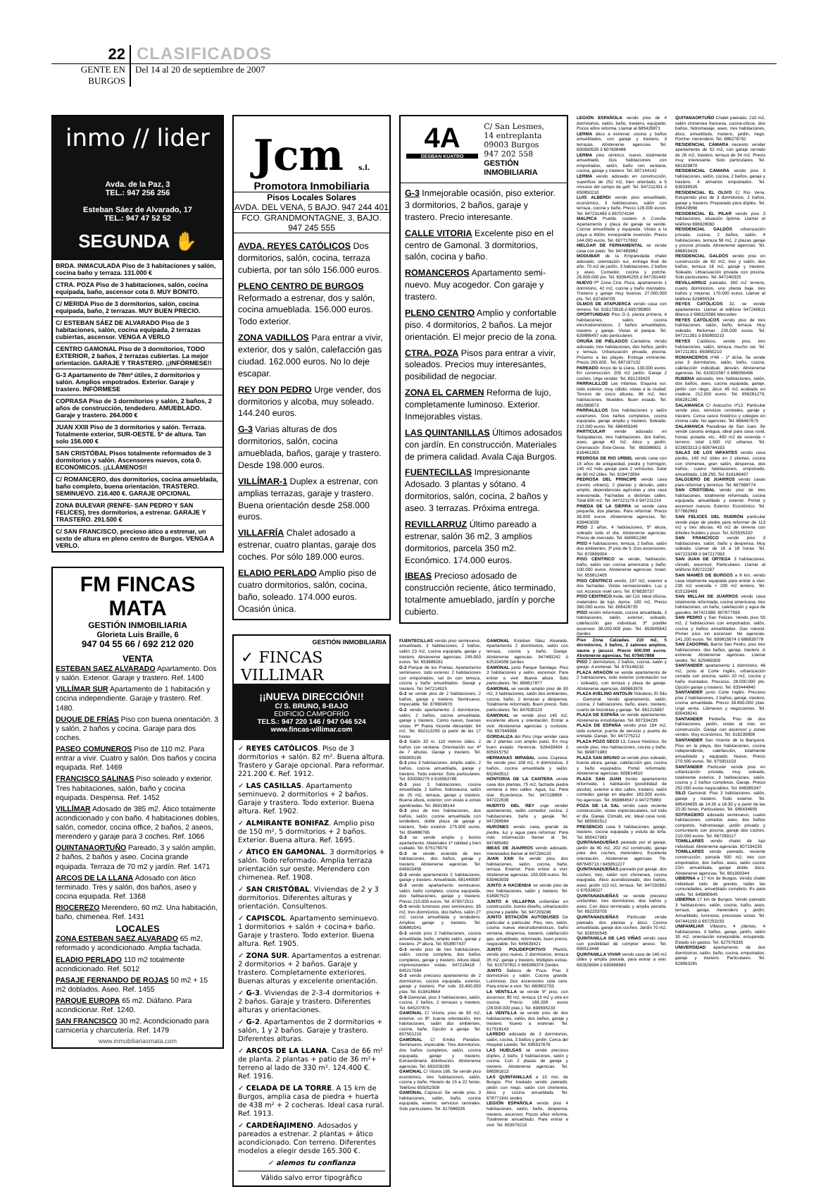22 CLASIFICADOS
GENTE EN BURGOS Del 14 al 20 de septiembre de 2007
inmo // lider
Avda. de la Paz, 3
TEL.: 947 256 256
Esteban Sáez de Alvarado, 17
TEL.: 947 47 52 52
SEGUNDA ✋
BRDA. INMACULADA Piso de 3 habitaciones y salón, cocina baño y terraza. 131.000 €
CTRA. POZA Piso de 3 habitaciones, salón, cocina equipada, baño, ascensor cota 0. MUY BONITO.
C/ MERIDA Piso de 3 dormitorios, salón, cocina equipada, baño, 2 terrazas. MUY BUEN PRECIO.
C/ ESTEBAN SÁEZ DE ALVARADO Piso de 3 habitaciones, salón, cocina equipada, 2 terrazas cubiertas, ascensor. VENGA A VERLO
CENTRO GAMONAL Piso de 3 dormitorios, TODO EXTERIOR, 2 baños, 2 terrazas cubiertas. La mejor orientación. GARAJE Y TRASTERO. ¡¡INFÓRMESE!!
G-3 Apartamento de 78m² útiles, 2 dormitorios y salón. Amplios empotrados. Exterior. Garaje y trastero. INFÓRMESE
COPRASA Piso de 3 dormitorios y salón, 2 baños, 2 años de construcción, tendedero. AMUEBLADO. Garaje y trastero. 264.000 €
JUAN XXIII Piso de 3 dormitorios y salón. Terraza. Totalmente exterior, SUR-OESTE. 5ª de altura. Tan solo 156.000 €
SAN CRISTÓBAL Pisos totalmente reformados de 3 dormitorios y salón. Ascensores nuevos, cota 0. ECONÓMICOS. ¡¡LLÁMENOS!!
C/ ROMANCERO, dos dormitorios, cocina amueblada, baño completo, buena orientación. TRASTERO. SEMINUEVO. 216.400 €. GARAJE OPCIONAL
ZONA BULEVAR (RENFE- SAN PEDRO Y SAN FELICES), tres dormitorios, a estrenar. GARAJE Y TRASTERO. 291.500 €
C/ SAN FRANCISCO, precioso ático a estrenar, un sexto de altura en pleno centro de Burgos. VENGA A VERLO.
FM FINCAS MATA
GESTIÓN INMOBILIARIA
Glorieta Luis Braille, 6
947 04 55 66 / 692 212 020
VENTA
ESTEBAN SAEZ ALVARADO Apartamento. Dos y salón. Exterior. Garaje y trastero. Ref. 1400
VILLÍMAR SUR Apartamento de 1 habitación y cocina independiente. Garaje y trastero. Ref. 1480.
DUQUE DE FRÍAS Piso con buena orientación. 3 y salón, 2 baños y cocina. Garaje para dos coches.
PASEO COMUNEROS Piso de 110 m2. Para entrar a vivir. Cuatro y salón. Dos baños y cocina equipada. Ref. 1469
FRANCISCO SALINAS Piso soleado y exterior. Tres habitaciones, salón, baño y cocina equipada. Despensa. Ref. 1452
VILLÍMAR Adosado de 385 m2. Ático totalmente acondicionado y con baño. 4 habitaciones dobles, salón, comedor, cocina office, 2 baños, 2 aseos, merendero y garaje para 3 coches. Ref. 1066
QUINTANAORTUÑO Pareado, 3 y salón amplio, 2 baños, 2 baños y aseo. Cocina grande equipada. Terraza de 70 m2 y jardín. Ref. 1471
ARCOS DE LA LLANA Adosado con ático terminado. Tres y salón, dos baños, aseo y cocina equipada. Ref. 1368
RIOCEREZO Merendero, 60 m2. Una habitación, baño, chimenea. Ref. 1431
LOCALES
ZONA ESTEBAN SAEZ ALVARADO 65 m2, reformado y acondicionado. Amplia fachada.
ELADIO PERLADO 110 m2 totalmente acondicionado. Ref. 5012
PASAJE FERNANDO DE ROJAS 50 m2 + 15 m2 doblados. Aseo. Ref. 1455
PARQUE EUROPA 65 m2. Diáfano. Para acondicionar. Ref. 1240.
SAN FRANCISCO 30 m2. Acondicionado para carnicería y charcutería. Ref. 1479
www.inmobiliariasmata.com
Jcm s.l.
Promotora Inmobiliaria
Pisos Locales Solares
AVDA. DEL VENA, 5 BAJO. 947 244 401
FCO. GRANDMONTAGNE, 3, BAJO. 947 245 555
AVDA. REYES CATÓLICOS Dos dormitorios, salón, cocina, terraza cubierta, por tan sólo 156.000 euros.
PLENO CENTRO DE BURGOS Reformado a estrenar, dos y salón, cocina amueblada. 156.000 euros. Todo exterior.
ZONA VADILLOS Para entrar a vivir, exterior, dos y salón, calefacción gas ciudad. 162.000 euros. No lo deje escapar.
REY DON PEDRO Urge vender, dos dormitorios y alcoba, muy soleado. 144.240 euros.
G-3 Varias alturas de dos dormitorios, salón, cocina amueblada, baños, garaje y trastero. Desde 198.000 euros.
VILLÍMAR-1 Duplex a estrenar, con amplias terrazas, garaje y trastero. Buena orientación desde 258.000 euros.
VILLAFRÍA Chalet adosado a estrenar, cuatro plantas, garaje dos coches. Por sólo 189.000 euros.
ELADIO PERLADO Amplio piso de cuatro dormitorios, salón, cocina, baño, soleado. 174.000 euros. Ocasión única.
GESTIÓN INMOBILIARIA
✓ FINCAS
VILLIMAR
¡¡NUEVA DIRECCIÓN!!
C/ S. BRUNO, 8-BAJO
EDIFICIO CAMPOFRÍO
TELS.: 947 220 146 / 947 046 524
www.fincas-villimar.com
✓ REYES CATÓLICOS. Piso de 3 dormitorios + salón. 82 m². Buena altura. Trastero y Garaje opcional. Para reformar. 221.200 €. Ref. 1912.
✓ LAS CASILLAS. Apartamento seminuevo. 2 dormitorios + 2 baños. Garaje y trastero. Todo exterior. Buena altura. Ref. 1902.
✓ ALMIRANTE BONIFAZ. Amplio piso de 150 m², 5 dormitorios + 2 baños. Exterior. Buena altura. Ref. 1695.
✓ ÁTICO EN GAMONAL. 3 dormitorios + salón. Todo reformado. Amplia terraza orientación sur oeste. Merendero con chimenea. Ref. 1908.
✓ SAN CRISTÓBAL. Viviendas de 2 y 3 dormitorios. Diferentes alturas y orientación. Consultenos.
✓ CAPISCOL. Apartamento seminuevo. 1 dormitorios + salón + cocina+ baño. Garaje y trastero. Todo exterior. Buena altura. Ref. 1905.
✓ ZONA SUR. Apartamentos a estrenar. 2 dormitorios + 2 baños. Garaje y trastero. Completamente exteriores. Buenas alturas y excelente orientación.
✓ G-3. Viviendas de 2-3-4 dormitorios + 2 baños. Garaje y trastero. Diferentes alturas y orientaciones.
✓ G-2. Apartamentos de 2 dormitorios + salón, 1 y 2 baños. Garaje y trastero. Diferentes alturas.
✓ ARCOS DE LA LLANA. Casa de 66 m² de planta. 2 plantas + patio de 36 m²+ terreno al lado de 330 m². 124.400 €. Ref. 1916.
✓ CELADA DE LA TORRE. A 15 km de Burgos, amplia casa de piedra + huerta de 438 m² + 2 cocheras. Ideal casa rural. Ref. 1913.
✓ CARDEÑAJIMENO. Adosados y pareados a estrenar. 2 plantas + ático acondicionado. Con terreno. Diferentes modelos a elegir desde 165.300 €.
✓ alemos tu confianza
Válido salvo error tipográfico
4A
DESBAN KUATRO
C/ San Lesmes,
14 entreplanta
09003 Burgos
947 202 558
GESTIÓN INMOBILIARIA
G-3 Inmejorable ocasión, piso exterior. 3 dormitorios, 2 baños, garaje y trastero. Precio interesante.
CALLE VITORIA Excelente piso en el centro de Gamonal. 3 dormitorios, salón, cocina y baño.
ROMANCEROS Apartamento semi-nuevo. Muy acogedor. Con garaje y trastero.
PLENO CENTRO Amplio y confortable piso. 4 dormitorios, 2 baños. La mejor orientación. El mejor precio de la zona.
CTRA. POZA Pisos para entrar a vivir, soleados. Precios muy interesantes, posibilidad de negociar.
ZONA EL CARMEN Reforma de lujo, completamente luminoso. Exterior. Inmejorables vistas.
LAS QUINTANILLAS Últimos adosados con jardín. En construcción. Materiales de primera calidad. Avala Caja Burgos.
FUENTECILLAS Impresionante Adosado. 3 plantas y sótano. 4 dormitorios, salón, cocina, 2 baños y aseo. 3 terrazas. Próxima entrega.
REVILLARRUZ Último pareado a estrenar, salón 36 m2, 3 amplios dormitorios, parcela 350 m2. Económico. 174.000 euros.
IBEAS Precioso adosado de construcción reciente, ático terminado, totalmente amueblado, jardín y porche cubierto.
FUENTECILLAS vendo piso seminuevo, amueblado, 3 habitaciones, 2 baños, salón 23 m2, cocina equipada, garaje y trastero. Abstenerse agencias. 245.000 euros. Tel. 653688261
G-2 Parque de los Poetas. Apartamento seminuevo, todo exterior, 2 habitaciones con empotrados, sal ón con terraza, cocina y baño amueblados. Garaje y trastero. Tel. 947214915
G-2 se vende piso de 2 habitaciones, 2 baños, garaje y trastero. Seminuevo. Impecable. Tel. 678604970
G-2 vendo apartamento 2 dormitorios, salón, 2 baños, cocina amueblada, garaje y trastero. Como nuevo, buenas vistas. Pº Poeta Vicente Alexander. 64 m2. Tel. 692113250 (a partir de las 17 horas
G-3 Salón 30 m. 110 metros útiles. 2 baños con ventana. Orientación sur. 4º de 7 alturas. Garaje y trastero. Tel. 659905195
G-3 piso 3 habitaciones, amplio salón, 2 baños, cocina amueblada, garaje y trastero. Todo exterior. Solo particulares. Tel. 630099275 ó 616563786
G-3 piso 3 habitaciones, cocina amueblada, 2 baños, hidrosauna, salón de 25 m2, terraza, garaje y trastero. Buena altura, exterior, con vistas a zonas ajardinadas. Tel. 669198144
G-3 piso de tres habitaciones, dos baños, salón, cocina amueblada con tendedero, doble plaza de garaje y trastero. Todo exterior. 275.000 euros. Tel. 654886766
G-3 se vende amplio y bonito apartamento. Materiales 1ª calidad y bien cuidado. Tel. 675176079
G-3 se vende vivienda de tres habitaciones, dos baños, garaje y trastero. Abstenerse agencias. Tel. 649920456
G-3 vendo apartamento 2 habitaciones, garaje y trastero. Amueblado. 661440087
G-3 vendo apartamento seminuevo, salón, baño completo, cocina equipada, dos habitaciones, garaje y trastero. Precio 210.000 euros. Tel. 679572511
G-3 vendo luminoso piso seminuevo, 95 m2, tres dormitorios, dos baños, salón 27 m2, cocina amueblada y tendedero. Amplios garaje y trastero. Tel. 606882041
G-3 vendo piso 2 habitaciones, cocina amueblada, baño, amplio salón, garaje y trastero. 2ª altura. Tel. 653807437
G-3 vendo piso de tres habitaciones, salón, cocina completa, dos baños completos, garaje y trastero. Altura ideal, impresionantes vistas. 947218418 / 645217094
G-3 vendo precioso apartamento de 2 dormitorios, cocina equipada, exterior, garaje y trastero. Por solo 33.400.000 ptas. Tel. 619418664
G-9 Gamonal, piso 3 habitaciones, salón, cocina, 2 baños, 2 terrazas y trastero. Tel. 645207876
GAMONAL C/ Vitoria, piso de 95 m2, exterior, un 8º, buena orientación, tres habitaciones, salón dos ambientes, cocina, baño. Opción a garaje. Tel. 607501210
GAMONAL C/ Emilio Parados. Seminuevo, impecable. Tres dormitorios, dos baños completos, salón, cocina equipada, garaje y trastero. Extraordinaria distribución. Abstenerse agencias. Tel. 693209295
GAMONAL C/ Vitoria 166. Se vende piso económico, tres habitaciones, salón, cocina y baño. Horario de 15 a 22 horas. Teléfono 655052508
GAMONAL Capiscol. Se vende piso, 3 habitaciones, salón, baño, cocina equipada, exterior, servicios centrales. Solo particulares. Tel. 617686035
GAMONAL Esteban Sáez Alvarado. Apartamento 2 dormitorios, salón con terraza, cocina y baño. Garaje. Abstenerse agencias. 947483242 ó 625104356 (tardes
GAMONAL junto Parque Santiago. Piso 3 habitaciones y salón, ascensor. Para entrar a vivir. Buena altura. Solo particulares. Tel. 666617877
GAMONAL se vende amplio piso de 90 m2, 3 habitaciones, salón dos ambientes, cocina, baño, 2 terrazas y despensa. Totalmente reformado. Buen precio. Solo particulares. Tel. 647630120
GAMONAL se vende piso 140 m2, excelente altura y orientación. Entrar a vivir. Abstenerse agencias y curiosos. Tel. 657949996
GORDALIZA del Pino Urge vender casa de 2 plantas con amplio patio. En muy buen estado. Herencia. 626439404 ó 605915752
HERMANAS MIRABAL zona Coprasa. Se vende piso 108 m2, 4 dormitorios, 3 baños, cocina amueblada y salón. 652843512
HONTORIA DE LA CANTERA vende casa dos plantas, 75 m2, fachada piedra ventana a tres calles. Agua, luz. Para tirar. Económica. Tel. 947228858 - 947222636
HUERTO DEL REY urge vender apartamento, salón comedor, cocina, 2 habitaciones, baño y garaje. Tel. 947268584
HURONES vendo casa, grande de piedra, luz y agua para reformar. Para más información llamar al Tel. 947485482
IBEAS DE JUARROS vendo adosado. Interesados llamar al 947294120
JUAN XXIII Se vende piso, dos habitaciones, salón, cocina, baño, terraza. Exterior. Para entrar a vivir. Abstenerse agencias. 150.000 euros. Tel. 639463009
JUNTO A HACIENDA se vende piso de tres habitaciones, salón y trastero. Tel. 618907523
JUNTO A VILLAFRÍA unifamiliar en construcción, bonito diseño, urbanización piscina y paddle. Tel. 947209296
JUNTO ESTACIÓN AUTOBUSES De particular a particular. Piso, tres, salón, cocina nueva electrodomésticos, baño ventana, despensa, trastero, calefacción gas, amueblado, reformado, buen precio, negociable. Tel. 645639421
JUNTO POLIDEPORTIVO Plantío, vendo piso nuevo, 2 dormitorios, terraza 35 m2, garaje y trastero. Múltiples extras. Tel. 615797811 ó 666389374 (tardes
JUNTO Sabeco de Poza. Piso 3 dormitorios y salón. Cocina grande. Luminoso. Dos ascensores cota cero. Para entrar a vivir. Tel. 660802793
LA VENTILLA se vende 5º piso, con ascensor, 80 m2, terraza 15 m2 y otra en cocina. Precio 168.208 euros (28.000.000 ptas.). Tel. 699595233
LA VENTILLA se vende piso de dos habitaciones, salón, dos baños, garaje y trastero. Nuevo a estrenar. Tel. 617518143
LAREDO adosado de 3 dormitorios, salón, cocina, 3 baños y jardín. Cerca del Hospital Laredo. Tel. 695537676
LAS HUELGAS se vende precioso dúplex, 2 baño, 3 habitaciones, salón y cocina. Con 2 plazas de garaje y trastero. Abstenerse agencias. Tel. 686581613
LAS QUINTANILLAS a 10 min. de Burgos. Por traslado vendo pareado, jardín con riego, salón con chimenea, ático y cocina amueblada. Tel. 678771941 tardes
LEGIÓN ESPAÑOLA vendo piso 4 habitaciones, salón, baño, despensa, trastero, ascensor. Pocos años reforma. Totalmente amueblado. Para entrar a vivir. Tel. 653979210
LEGIÓN ESPAÑOLA vendo piso de 4 dormitorios, salón, baño, trastero, equipado. Pocos años reforma. Llamar al 685426871
LERMA ático a estrenar, cocina y baños amueblados, con garaje y trastero, 3 terrazas. Abstenerse agencias. Tel. 600690535 ó 607606486
LERMA piso céntrico, nuevo, totalmente amueblado. Dos habitaciones con empotrados, salón, baño con ventana, cocina, garaje y trastero. Tel. 607144142
LERMA vendo adosado en construcción, superficie de 252 m2, bien orientado, a 5 minutos del campo de golf. Tel. 947211391 ó 650850210
LUIS ALBERDI vendo piso amueblado, económico, 3 habitaciones, salón con terraza, cocina y baño. Precio 126.000 euros. Tel. 947231460 ó 667074194
MALPICA Pueblo costero A Coruña. Apartamento y plaza de garaje se vende. Cocina amueblada y equipada. Vistas a la playa a 400m. Inmejorable inversión. Precio 144.000 euros. Tel. 607717692
MELGAR DE FERNAMENTAL se vende casa con patio. Tel. 947483982
MODUBAR de la Emparedada chalet adosado, orientación sur, entrega final de año. 70 m2 de jardín, 3 habitaciones, 2 baños y aseo. Comedor, cocina y porche. 26.000.000 pts. Tel. 630645255 ó 947261443
NUEVO Pº Zona Ctra. Poza, apartamento 1 dormitorio, 42 m2, cocina y baño montados. Trastero y garaje muy buenos. 27.000.000 pts. Tel. 637494705
OLMOS DE ATAPUERCA vendo casa con terreno. Tel. 616170516 ó 695785850
OPORTUNIDAD Piso G-3, planta primera, 4 habitaciones, salón, cocina electrodomésticos, 2 baños amueblados, trastero y garaje. Vistas al parque. Tel. 639886457 solo particulares
ORUÑA DE PIÉLAGOS Cantabria. Vendo adosado, tres habitaciones, dos baños, jardín y terraza. Urbanización privada, piscina. Próximo a las playas. Entrega inminente. Precio 265.000 . Tel. 687167102
PAREADO Arcos de la Llana. 130.000 euros. En construcción. 200 m2 jardín. Garaje 2 coches. Urge vender. Tel. 691239420
PARRALILLOS Las Infantas. Esquina sur, todo exterior, muy cálido, vistas a la ciudad. Tercero de cinco alturas, 96 m2, tres habitaciones. Muebles. Buen estado. Tel. 661580673
PARRALILLOS Dos habitaciones y salón exteriores. Dos baños completos, cocina equipada, garaje amplio y trastero. Soleado. 210.000 euros. Tel. 686459345
PARTICULAR vende adosado en Sotopalacios, tres habitaciones, dos baños, aseo, garaje 40 m2. Ático y jardín. Orientación Este-Oeste. Tel. 669386831 ó 616461363
PEDROSA DE RIO URBEL vendo casa con 15 años de antigüedad, piedra y hormigón, 140 m2 más garaje para 2 vehículos. Solar de 90 m2 útiles. Tel. 619473094
PEDROSA DEL PRINCIPE vendo casa (centro urbano), 2 plantas y desván, patio amplio, dependencias agrícolas y otra casa anexionada. Fachadas a distintas calles. Total 600 m2. Tel. 947221179 ó 947211214
PINEDA DE LA SIERRA se vende casa pequeña, dos plantas. Para reformar. Precio 36.000 euros. Abstenerse agencias. Tel. 639463009
PISO 2 años, 4 habitaciones, 5º altura, soleado todo el día. Abstenerse agencias. Precio de mercado. Tel. 690801280
PISO 4 habitaciones, terraza, 2 baños, salón dos ambientes. 3º piso de 5. Dos ascensores. Tel. 670869004
PISO CÉNTRICO se vende, habitación, baño, salón con cocina americana y baño. 100.000 euros. Abstenerse agencias. Israel. Tel. 655812405
PISO CÉNTRICO vendo, 197 m2, exterior a dos fachadas. Vistas sensacionales. Luz y sol. Accesos nivel cero. Tel. 676635737
PISO CÉNTRICO Avda. del Cid. Ideal oficina, materiales de lujo. Aprox. 100 m2. Precio 360.000 euros. Tel. 606428735
PISO recién reformado, cocina amueblada, 3 habitaciones, salón, exterior, soleado, calefacción gas individual. 3º posible ascensor. 38.000.000 ptas. Tel. 653545642 (tardes
Piso Zona Calzadas. 210 m2, 5 dormitorios, 3 baños, 2 salones amplios, sauna y jacuzzi. Precio 600.000 euros. Abstenerse agencias. Tel. 679457868
PISO 2 dormitorios, 2 baños, cocina, salón y garaje. A estrenar. Tel. 679148232
PLAZA ARAGÓN se vende apartamento de 2 habitaciones, todo exterior (orientación sur - soleado), con terraza y plaza de garaje. Abstenerse agencias. 699663976
PLAZA AVELINO ANTOLÍN Toledano, El Silo - Gamonal. Vendo apartamento, salón, cocina, 2 habitaciones, baño, aseo, trastero, cuarto de bicicletas y garaje. Tel. 661215667
PLAZA DE ESPAÑA se vende apartamento. Abstenerse inmobiliarias. Tel. 607334235
PLAZA DE ESPAÑA vendo piso 154 m2, todo exterior, puerta de servicio y puerta de entrada. Garaje. Tel. 947275212
PLAZA POZO SECO 13, Casco Histórico. Se vende piso, tres habitaciones, cocina y baño. Tel. 699871983
PLAZA SAN BRUNO se vende piso soleado, buena altura, garaje, calefacción gas, cocina y baño equipados. Portal reformado. Abstenerse agencias. 609614610
PLAZA SAN JUAN bonito apartamento reformado, 1 habitación (posibilidad de alcoba), exterior a dos calles, trastero, salón comedor, garaje en alquiler. 183.000 euros. No agencias. Tel. 669884547 ó 947275883
POZA DE LA SAL vendo casa reciente construcción, vistas espectaculares, sol todo el día. Garaje. Climalit, etc. Ideal casa rural. Tel. 665991512
PRESENCIO casa 5 habitaciones, garaje, trastero, cocina equipada y estufa de leña. Tel. 695417983
QUINTANADUEÑAS pareado por el garaje, jardín de 80 m2, 202 m2 construido, garaje para dos coches, merendero. Excelente orientación. Abstenerse agencias. Tfe. 687645713 / 645951227
QUINTANADUEÑAS pareado por garaje, dos coches, tres, salón con chimenea, cocina equipada. Ático acondicionado, dos baños, aseo. jardín 110 m2, terraza. Tel. 947292652 ó 676336027
QUINTANADUEÑAS se vende precioso unifamiliar, tres dormitorios, dos baños y aseo. Con ático terminado y amplia parcela. Tel. 692203705
QUINTANADUEÑAS Particular vende pareado, dos plantas y ático. Cocina amueblada, garaje dos coches. Jardín 70 m2. Tel. 626550545
QUINTANILLA DE LAS VIÑAS vendo casa con posibilidad de comprar anexo. Tel. 695513448
QUINTANILLA VIVAR vendo casa de 140 m2 útiles y amplia parcela, para entrar a vivir. 692626994 ó 630966683
QUITANAORTUÑO Chalet pareado, 210 m2, salón chimenea francesa, cocina-oficce, dos baños, hidromasaje, aseo, tres habitaciones, ático, amueblado, trastero, jardín, riego. Porche- merendero. Tel. 686276792
RESIDENCIAL CÁMARA necesito vender apartamento de 52 m2, con garaje cerrado de 26 m2, trastero, terraza de 34 m2. Precio muy interesante. Solo particulares. Tel. 661929870
RESIDENCIAL CÁMARA vendo piso 3 habitaciones, salón, cocina, 2 baños, garaje y trastero. 4 armarios empotrados. Tel. 639336535
RESIDENCIAL EL OLIVO C/ Río Vena. Estupendo piso de 3 dormitorios, 2 baños, garaje y trastero. Preparado para dúplex. Tel. 656429566
RESIDENCIAL EL PILAR vendo piso 3 habitaciones, situación óptima. Llamar al teléfono 696928060
RESIDENCIAL GALDÓS urbanización privada, cocina, 2 baños, salón, 4 habitaciones, terraza 56 m2, 2 plazas garaje y piscina privada. Abstenerse agencias. Tel. 686819429
RESIDENCIAL GALDÓS vendo piso en construcción de 82 m2, tres y salón, dos baños, terraza 16 m2, garaje y trastero. Soleado. Urbanización privada con piscina. Solo particulares. Tel. 947240325
REVILLARRUZ pareado, 350 m2 terreno, cuatro dormitorios, uno planta baja, tres baños y mejoras. 170.000 euros. Llamar al teléfono 629855534
REYES CATÓLICOS 32, se vende apartamento. Llamar al teléfono 947240611 Blanca ó 686320566 Mercedes
REYES CATÓLICOS vendo piso de tres habitaciones, salón, baño, terraza. Muy soleado. Reformar. 230.000 euros. Tel. 947211391 ó 650850210
REYES Católicos, vendo piso, tres habitaciones, salón, terraza, mucho sol. Tel. 947211391. 650850210
ROMANCEROS nº46 - 1º dcha. Se vende piso 3 dormitorios, salón, baño, cocina, calefacción individual, desván. Abstenerse agencias. Tel. 610021567 ó 686556496
RUBENA adosado, tres habitaciones, salón, dos baños, aseo, cocina equipada, garaje, jardín con riego, ático 45 m2 acabado en madera. 212.000 euros. Tel. 656281279, 656281280
SALAMANCA C/ Aracucho nº12. Particular vende piso, servicios centrales, garaje y trastero. Cerca casco histórico y colegios en misma calle. No agencias. Tel. 666467675
SALAMANCA Paradinas de San Juan. Se vende casona antigua, ideal para casa rural, hostal, posada, etc.. 400 m2 de vivienda + terreno, total 1.500 m2 urbanos. Tel. 923603313 ó 606784193
SALAS DE LOS INFANTES vendo casa piedra, 140 m2 útiles en 2 plantas, cocina con chimenea, gran salón, despensa, dos baños, cuatro habitaciones, empotrado, amueblado. 138.250. Tel. 616180407
SALGÜERO DE JUARROS vendo casas para reformar y terrenos. Tel. 667568774
SAN CRISTOBAL vendo piso de tres habitaciones, totalmente reformado, cocina equipada, amueblado y exterior. Portal y ascensor nuevos. Exterior. Económico. Tel. 677662863
SAN FELICES DEL RUDRÓN particular vende pajar de piedra para reformar de 113 m2 y tres alturas, 45 m2 de terrena con árboles frutales y pozo. Tel. 625535320
SAN FRANCISCO vendo piso 3 habitaciones, salón, baño y despensa. Muy soleado. Llamar de 16 a 18 horas. Tel. 947223288 ó 947217093
SAN JUAN DE ORTEGA 3 habitaciones, climalit, ascensor. Particulares. Llamar al teléfono 630722267
SAN MAMÉS DE BURGOS a 8 km, vendo casa totalmente equipada para entrar a vivir. 235 m2 vivienda + 200 m2 terreno. Tel. 615139466
SAN MILLÁN DE JUARROS vendo casa totalmente reformada, cocina americana, tres habitaciones, un baño, calefacción y agua de gasoleo. 947421586. 607677595
SAN PEDRO y San Felices. Vendo piso 55 m2, 2 habitaciones con empotrados, salón, cocina y baños amueblados. Gas natural. Primer piso sin ascensor. No agencias. 141.200 euros. Tel. 699815674 ó 686839778
SAN ZADORNIL Barrio San Pedro, piso tres habitaciones, dos baños, garaje, trastero. A estrenar. Abstenerse agencias. Llamar tardes. Tel. 625469309
SANTANDER apartamento 1 dormitorio, 46 m2, junto al Corte Inglés, urbanización cerrada con piscina, salón 20 m2, cocina y baño montados. Precioso. 28.000.000 pts. Opción garaje y trastero. Tel. 635444840
SANTANDER junto Corte Inglés. Precioso piso 2 habitaciones, 2 baños, garaje, trastero, cocina amueblada. Precio 39.800.000 ptas. Urge venta. Llámanos y negociamos. Tel. 600438241
SANTANDER Pedreña. Piso de dos habitaciones, jardín, vistas al mar, en construcción. Garaje con ascensor y zonas verdes. Muy económico. Tel. 616235808
SANTANDER San Vicente de la Barquera. Piso en la playa, dos habitaciones, cocina independiente, calefacción, totalmente amueblado y equipado. Nuevo. Precio 270.500 euros. Tel. 675951103
SANTANDER Particular vende piso en urbanización privada, muy soleado, totalmente exterior, 3 habitaciones, salón, cocina y 2 baños completos. Garaje. Precio 252.000 euros negociables. Tel. 646365347
SILO Gamonal. Piso 3 habitaciones, salón, garaje y trastero. Todo exterior. Tel. 685434655 de 14:30 a 16:30 y a partir de las 20:30 horas. Particulares. Tel. 685434655
SOTRAGERO adosado seminuevo, cuatro habitaciones, comedor, aseo, dos baños competos, hidromasaje, jardín privado y comunitario con piscina, garaje dos coches. 210.000 euros. Tel. 667269117
TOMILLARES vendo chalet de lujo individual. Abstenerse agencias. 607334235
TOMILLARES vendo pareado, reciente construcción, parcela 500 m2, tres con empotrados, dos baños, aseo, salón cocina 22m amueblada, garaje doble, ático. Abstenerse agencias. Tel. 661909344
UBIERNA a 17 Km de Burgos. Vendo chalet individual todo de granito, todas las comunidades, amueblado completo. Es para verlo. Tel. 646880645
UBIERNA 17 km de Burgos. Vendo pareado 3 habitaciones, salón, cocina, baño, aseo, terraza, garaje, merendero y jardín. Amueblado, luminoso, preciosas vistas. Tel. 947441150 ó 657253153
UNIFAMILIAR Villatoro, 4 plantas, 4 habitaciones, 3 baños, garaje, jardín, salón 30 m2, orientación inmejorable, estupendo. Estado sin gastos. Tel. 627576335
UNIVERSIDAD apartamento de dos dormitorios, salón, baño, cocina, empotrados, garaje y trastero. Particulares. Tel. 629663281